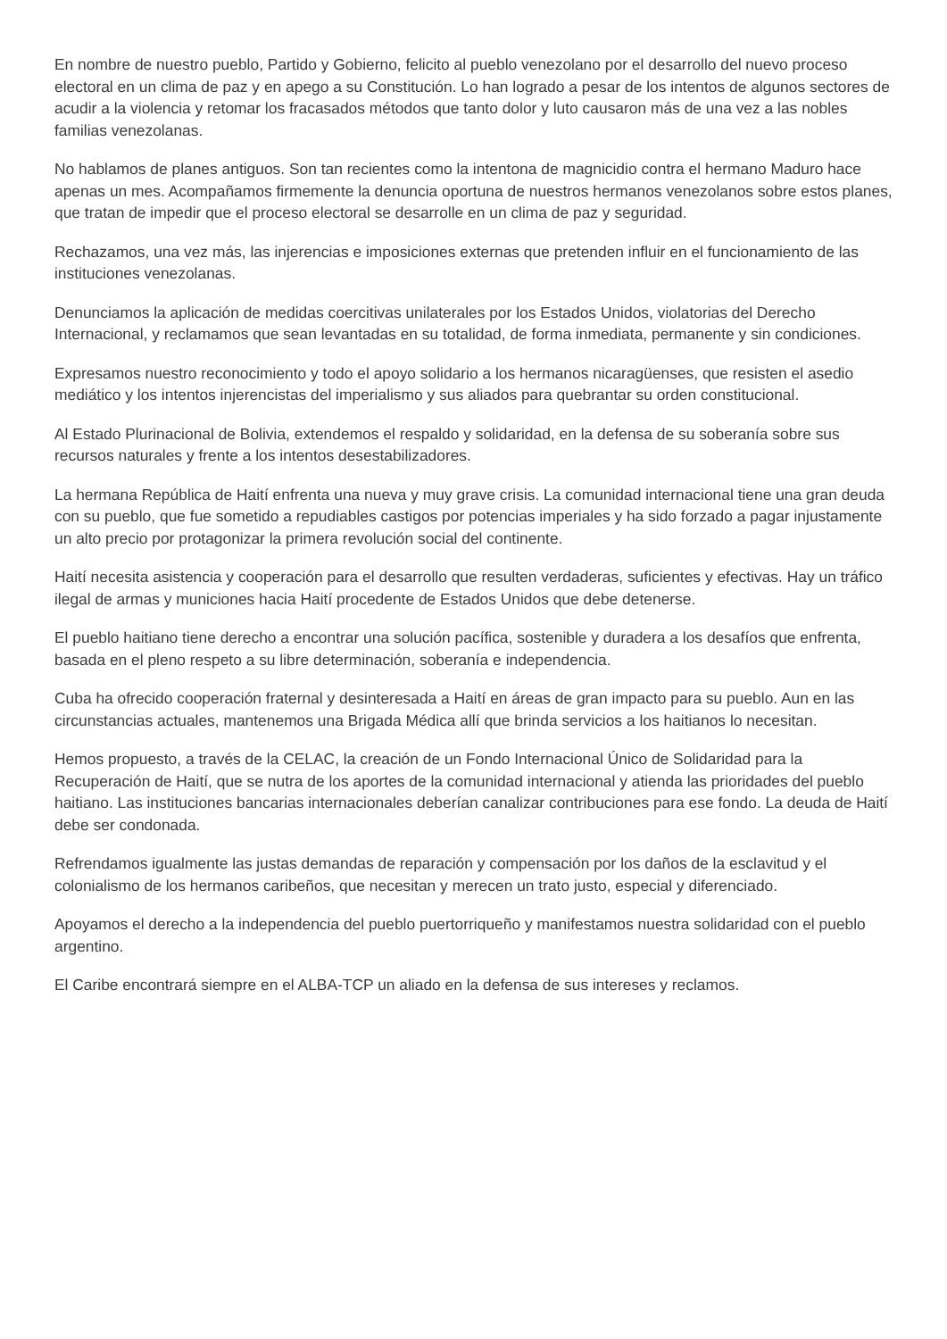En nombre de nuestro pueblo, Partido y Gobierno, felicito al pueblo venezolano por el desarrollo del nuevo proceso electoral en un clima de paz y en apego a su Constitución. Lo han logrado a pesar de los intentos de algunos sectores de acudir a la violencia y retomar los fracasados métodos que tanto dolor y luto causaron más de una vez a las nobles familias venezolanas.
No hablamos de planes antiguos. Son tan recientes como la intentona de magnicidio contra el hermano Maduro hace apenas un mes. Acompañamos firmemente la denuncia oportuna de nuestros hermanos venezolanos sobre estos planes, que tratan de impedir que el proceso electoral se desarrolle en un clima de paz y seguridad.
Rechazamos, una vez más, las injerencias e imposiciones externas que pretenden influir en el funcionamiento de las instituciones venezolanas.
Denunciamos la aplicación de medidas coercitivas unilaterales por los Estados Unidos, violatorias del Derecho Internacional, y reclamamos que sean levantadas en su totalidad, de forma inmediata, permanente y sin condiciones.
Expresamos nuestro reconocimiento y todo el apoyo solidario a los hermanos nicaragüenses, que resisten el asedio mediático y los intentos injerencistas del imperialismo y sus aliados para quebrantar su orden constitucional.
Al Estado Plurinacional de Bolivia, extendemos el respaldo y solidaridad, en la defensa de su soberanía sobre sus recursos naturales y frente a los intentos desestabilizadores.
La hermana República de Haití enfrenta una nueva y muy grave crisis. La comunidad internacional tiene una gran deuda con su pueblo, que fue sometido a repudiables castigos por potencias imperiales y ha sido forzado a pagar injustamente un alto precio por protagonizar la primera revolución social del continente.
Haití necesita asistencia y cooperación para el desarrollo que resulten verdaderas, suficientes y efectivas. Hay un tráfico ilegal de armas y municiones hacia Haití procedente de Estados Unidos que debe detenerse.
El pueblo haitiano tiene derecho a encontrar una solución pacífica, sostenible y duradera a los desafíos que enfrenta, basada en el pleno respeto a su libre determinación, soberanía e independencia.
Cuba ha ofrecido cooperación fraternal y desinteresada a Haití en áreas de gran impacto para su pueblo. Aun en las circunstancias actuales, mantenemos una Brigada Médica allí que brinda servicios a los haitianos lo necesitan.
Hemos propuesto, a través de la CELAC, la creación de un Fondo Internacional Único de Solidaridad para la Recuperación de Haití, que se nutra de los aportes de la comunidad internacional y atienda las prioridades del pueblo haitiano. Las instituciones bancarias internacionales deberían canalizar contribuciones para ese fondo. La deuda de Haití debe ser condonada.
Refrendamos igualmente las justas demandas de reparación y compensación por los daños de la esclavitud y el colonialismo de los hermanos caribeños, que necesitan y merecen un trato justo, especial y diferenciado.
Apoyamos el derecho a la independencia del pueblo puertorriqueño y manifestamos nuestra solidaridad con el pueblo argentino.
El Caribe encontrará siempre en el ALBA-TCP un aliado en la defensa de sus intereses y reclamos.